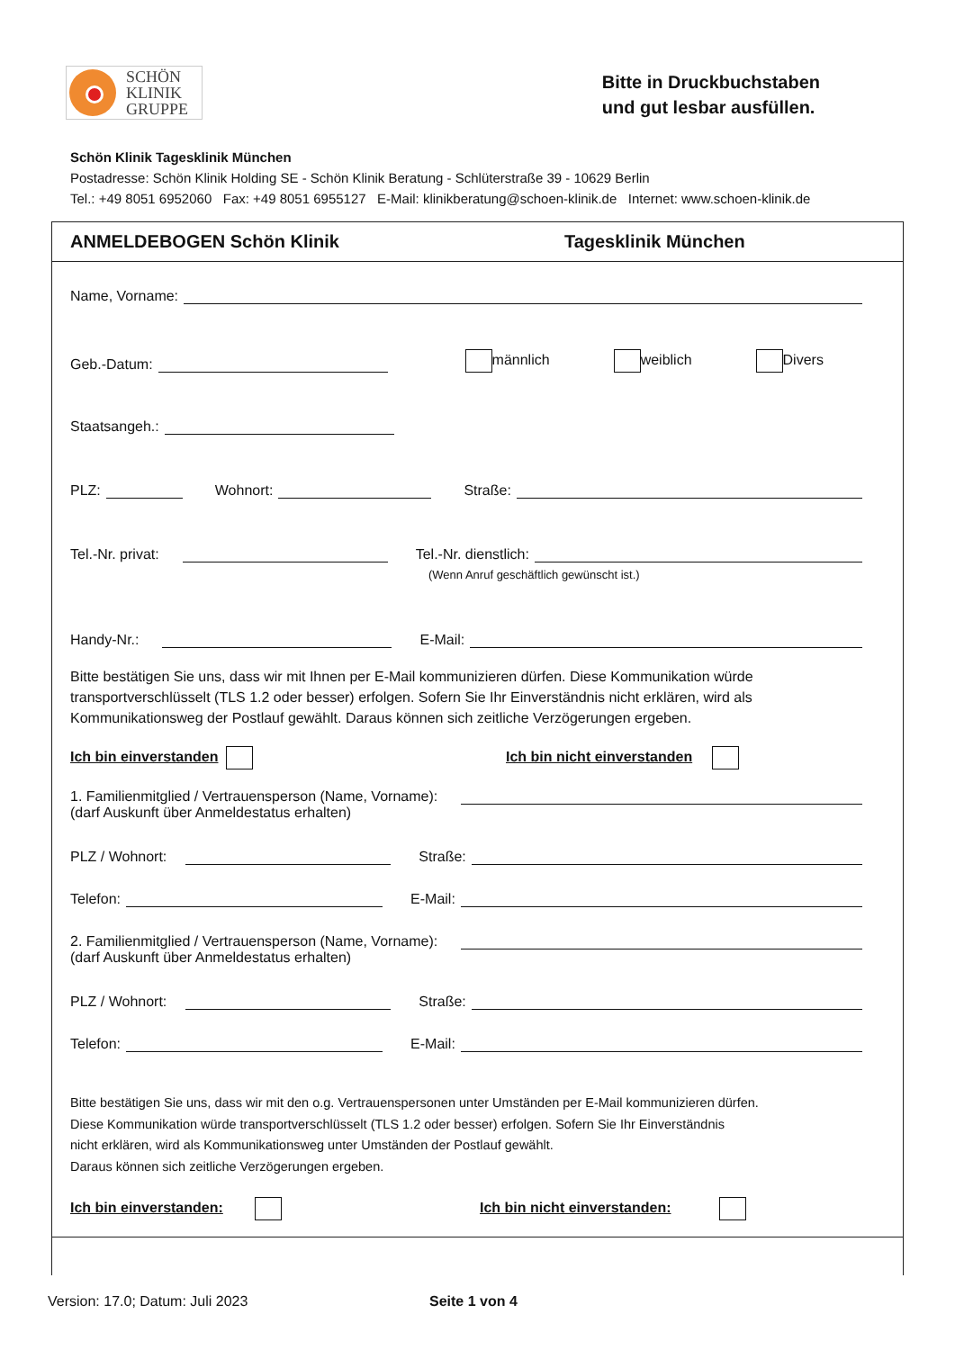SCHÖN
KLINIK
GRUPPE
Bitte in Druckbuchstaben
und gut lesbar ausfüllen.
Schön Klinik Tagesklinik München
Postadresse: Schön Klinik Holding SE - Schön Klinik Beratung - Schlüterstraße 39 - 10629 Berlin
Tel.: +49 8051 6952060 Fax: +49 8051 6955127 E-Mail: klinikberatung@schoen-klinik.de Internet: www.schoen-klinik.de
ANMELDEBOGEN Schön Klinik Tagesklinik München
Name, Vorname:
Geb.-Datum:
männlich weiblich Divers
Staatsangeh.:
PLZ:
Wohnort:
Straße:
Tel.-Nr. privat:
Tel.-Nr. dienstlich:
(Wenn Anruf geschäftlich gewünscht ist.)
Handy-Nr.:
E-Mail:
Bitte bestätigen Sie uns, dass wir mit Ihnen per E-Mail kommunizieren dürfen. Diese Kommunikation würde transportverschlüsselt (TLS 1.2 oder besser) erfolgen. Sofern Sie Ihr Einverständnis nicht erklären, wird als Kommunikationsweg der Postlauf gewählt. Daraus können sich zeitliche Verzögerungen ergeben.
Ich bin einverstanden Ich bin nicht einverstanden
1. Familienmitglied / Vertrauensperson (Name, Vorname):
(darf Auskunft über Anmeldestatus erhalten)
PLZ / Wohnort:
Straße:
Telefon:
E-Mail:
2. Familienmitglied / Vertrauensperson (Name, Vorname):
(darf Auskunft über Anmeldestatus erhalten)
PLZ / Wohnort:
Straße:
Telefon:
E-Mail:
Bitte bestätigen Sie uns, dass wir mit den o.g. Vertrauenspersonen unter Umständen per E-Mail kommunizieren dürfen.
Diese Kommunikation würde transportverschlüsselt (TLS 1.2 oder besser) erfolgen. Sofern Sie Ihr Einverständnis
nicht erklären, wird als Kommunikationsweg unter Umständen der Postlauf gewählt.
Daraus können sich zeitliche Verzögerungen ergeben.
Ich bin einverstanden: Ich bin nicht einverstanden:
Version: 17.0; Datum: Juli 2023 Seite 1 von 4